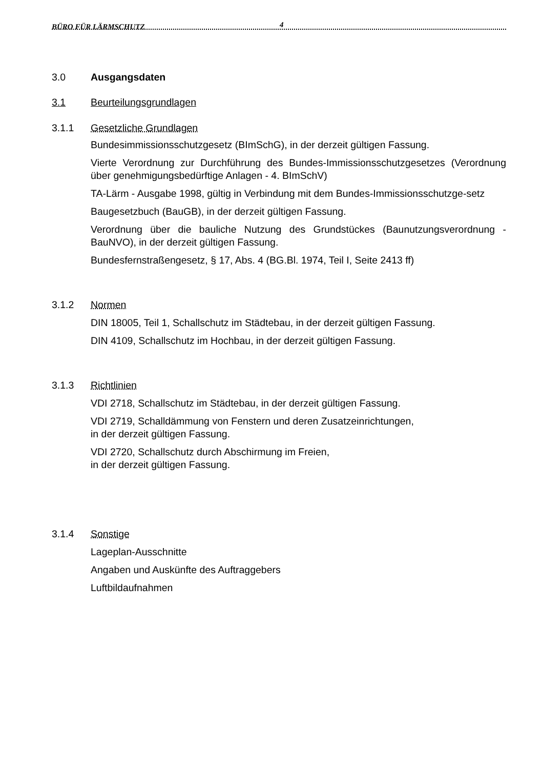BÜRO FÜR LÄRMSCHUTZ 4
3.0 Ausgangsdaten
3.1 Beurteilungsgrundlagen
3.1.1 Gesetzliche Grundlagen
Bundesimmissionsschutzgesetz (BImSchG), in der derzeit gültigen Fassung.
Vierte Verordnung zur Durchführung des Bundes-Immissionsschutzgesetzes (Verordnung über genehmigungsbedürftige Anlagen - 4. BImSchV)
TA-Lärm - Ausgabe 1998, gültig in Verbindung mit dem Bundes-Immissionsschutzge-setz
Baugesetzbuch (BauGB), in der derzeit gültigen Fassung.
Verordnung über die bauliche Nutzung des Grundstückes (Baunutzungsverordnung - BauNVO), in der derzeit gültigen Fassung.
Bundesfernstraßengesetz, § 17, Abs. 4 (BG.Bl. 1974, Teil I, Seite 2413 ff)
3.1.2 Normen
DIN 18005, Teil 1, Schallschutz im Städtebau, in der derzeit gültigen Fassung.
DIN 4109, Schallschutz im Hochbau, in der derzeit gültigen Fassung.
3.1.3 Richtlinien
VDI 2718, Schallschutz im Städtebau, in der derzeit gültigen Fassung.
VDI 2719, Schalldämmung von Fenstern und deren Zusatzeinrichtungen,
in der derzeit gültigen Fassung.
VDI 2720, Schallschutz durch Abschirmung im Freien,
in der derzeit gültigen Fassung.
3.1.4 Sonstige
Lageplan-Ausschnitte
Angaben und Auskünfte des Auftraggebers
Luftbildaufnahmen